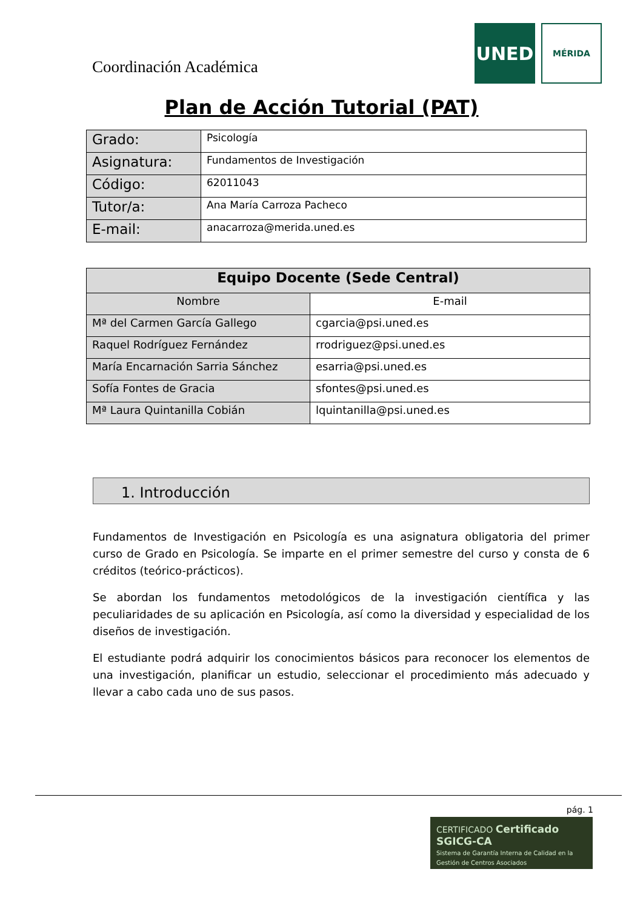Coordinación Académica
UNED
MÉRIDA
Plan de Acción Tutorial (PAT)
| Grado: | Psicología |
| Asignatura: | Fundamentos de Investigación |
| Código: | 62011043 |
| Tutor/a: | Ana María Carroza Pacheco |
| E-mail: | anacarroza@merida.uned.es |
| Equipo Docente (Sede Central) | |
| --- | --- |
| Nombre | E-mail |
| Mª del Carmen García Gallego | cgarcia@psi.uned.es |
| Raquel Rodríguez Fernández | rrodriguez@psi.uned.es |
| María Encarnación Sarria Sánchez | esarria@psi.uned.es |
| Sofía Fontes de Gracia | sfontes@psi.uned.es |
| Mª Laura Quintanilla Cobián | lquintanilla@psi.uned.es |
1. Introducción
Fundamentos de Investigación en Psicología es una asignatura obligatoria del primer curso de Grado en Psicología. Se imparte en el primer semestre del curso y consta de 6 créditos (teórico-prácticos).
Se abordan los fundamentos metodológicos de la investigación científica y las peculiaridades de su aplicación en Psicología, así como la diversidad y especialidad de los diseños de investigación.
El estudiante podrá adquirir los conocimientos básicos para reconocer los elementos de una investigación, planificar un estudio, seleccionar el procedimiento más adecuado y llevar a cabo cada uno de sus pasos.
pág. 1
CERTIFICADO Certificado SGICG-CA
Sistema de Garantía Interna de Calidad en la Gestión de Centros Asociados